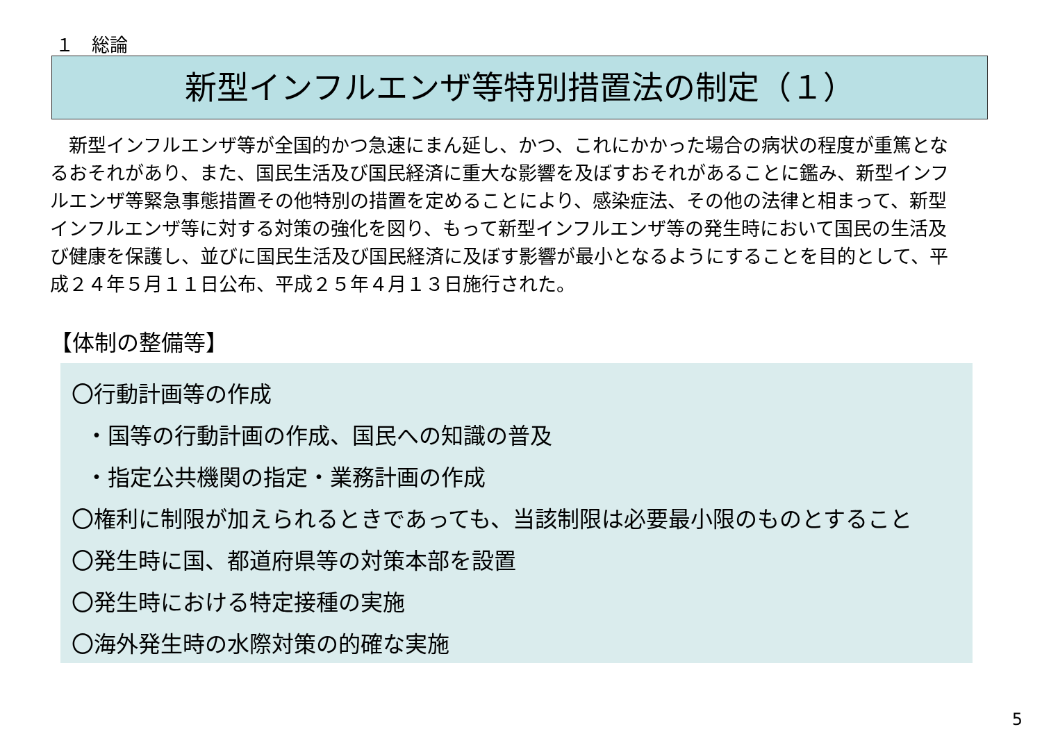１　総論
新型インフルエンザ等特別措置法の制定（１）
　新型インフルエンザ等が全国的かつ急速にまん延し、かつ、これにかかった場合の病状の程度が重篤となるおそれがあり、また、国民生活及び国民経済に重大な影響を及ぼすおそれがあることに鑑み、新型インフルエンザ等緊急事態措置その他特別の措置を定めることにより、感染症法、その他の法律と相まって、新型インフルエンザ等に対する対策の強化を図り、もって新型インフルエンザ等の発生時において国民の生活及び健康を保護し、並びに国民生活及び国民経済に及ぼす影響が最小となるようにすることを目的として、平成２４年５月１１日公布、平成２５年４月１３日施行された。
【体制の整備等】
〇行動計画等の作成
・国等の行動計画の作成、国民への知識の普及
・指定公共機関の指定・業務計画の作成
〇権利に制限が加えられるときであっても、当該制限は必要最小限のものとすること
〇発生時に国、都道府県等の対策本部を設置
〇発生時における特定接種の実施
〇海外発生時の水際対策の的確な実施
5